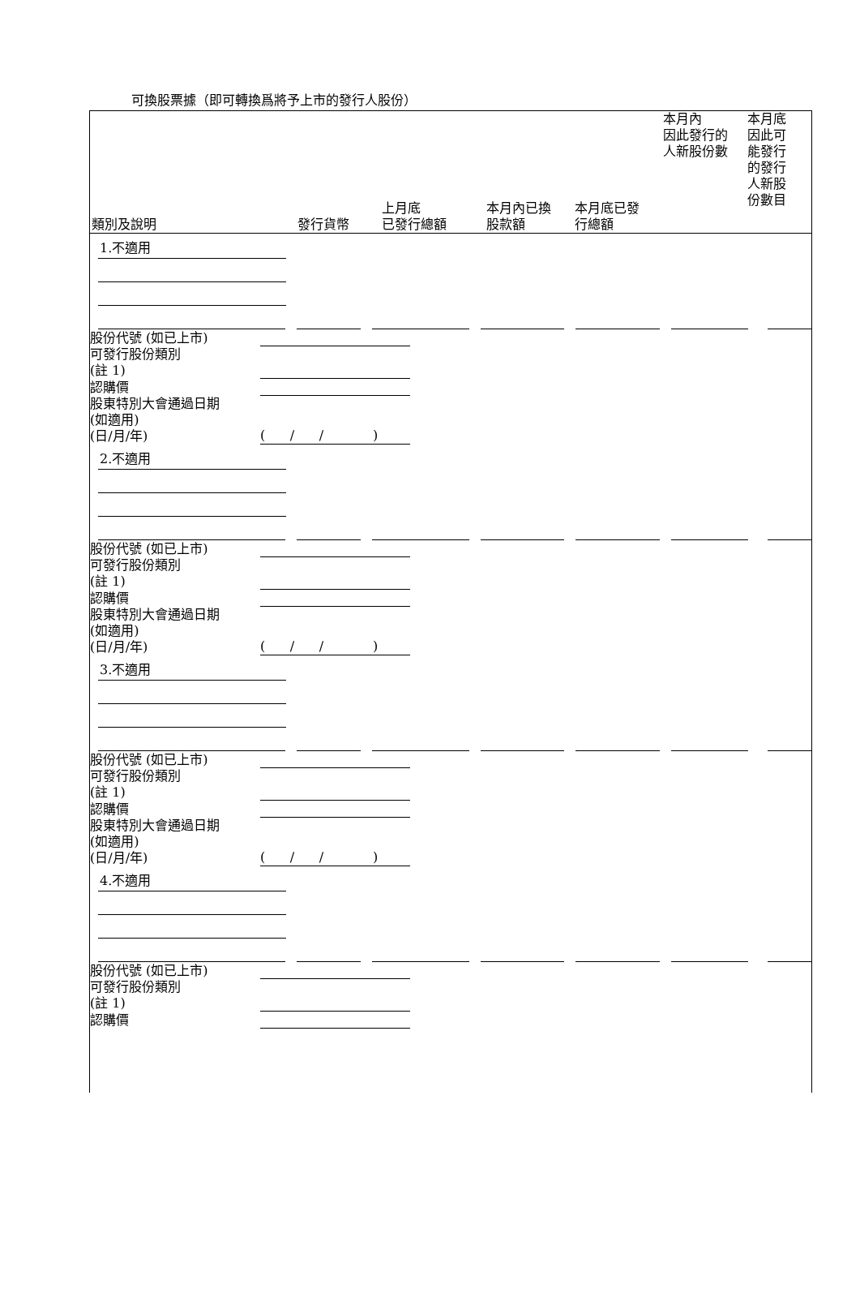可換股票據（即可轉換爲將予上市的發行人股份）
| 類別及說明 | 發行貨幣 | 上月底 已發行總額 | 本月內已換 股款額 | 本月底已發 行總額 | 本月內 因此發行的 人新股份數 | 本月底 因此可 能發行 的發行 人新股 份數目 |
1.不適用
股份代號 (如已上市)
可發行股份類別
(註 1)
認購價
股東特別大會通過日期
(如適用)
(日/月/年) ( / / )
2.不適用
股份代號 (如已上市)
可發行股份類別
(註 1)
認購價
股東特別大會通過日期
(如適用)
(日/月/年) ( / / )
3.不適用
股份代號 (如已上市)
可發行股份類別
(註 1)
認購價
股東特別大會通過日期
(如適用)
(日/月/年) ( / / )
4.不適用
股份代號 (如已上市)
可發行股份類別
(註 1)
認購價